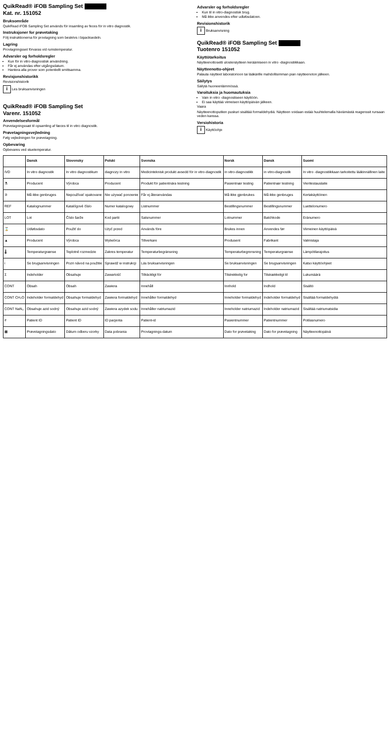QuikRead® iFOB Sampling Set
Kat. nr. 151052
Bruksområde
QuikRead iFOB Sampling Set används för insamling av feces för in vitro diagnostik.
Instruksjoner for prøvetaking
Följ instruktionerna för provtagning som beskrivs i bipacksedeln.
Lagring
Provtagningsset förvaras vid rumstemperatur.
Advarsler og forholdsregler
Kun för in vitro-diagnostisk användning.
Får ej användas efter utgångsdatum.
Hantera alla prover som potentiellt smittsamma.
Revisjonshistorikk
Revisionshistorik
i Les bruksanvisningen
QuikRead® iFOB Sampling Set
Varenr. 151052
Anvendelsesformål
Prøvetagningssæt til opsamling af fæces til in vitro diagnostik.
Prøvetagningsvejledning
Følg vejledningen for prøvetagning.
Opbevaring
Opbevares ved stuetemperatur.
Advarsler og forholdsregler
Kun til in vitro-diagnostisk brug.
Må ikke anvendes efter udløbsdatoen.
Revisionshistorik
i Bruksanvisning
QuikRead® iFOB Sampling Set
Tuotenro 151052
Käyttötarkoitus
Näytteenottosetti ulostenäytteen keräämiseen in vitro -diagnostiikkaan.
Näytteenotto-ohjeet
Palauta näytteet laboratorioon tai lääkärille mahdollisimman pian näytteenoton jälkeen.
Säilytys
Säilytä huoneenlämmössä.
Varoituksia ja huomautuksia
Vain in vitro -diagnostiseen käyttöön.
Ei saa käyttää viimeisen käyttöpäivän jälkeen.
Vaara
Näytteenottoputken puskuri sisältää formaldehydiä. Näytteen voidaan estää huuhtelemalla häviämästä reagenssit runsaan veden kanssa.
Versiohistoria
i Käyttöohje
| | Dansk | Slovensky | Polski | Svenska | Norsk | Dansk | Suomi |
| --- | --- | --- | --- | --- | --- | --- | --- |
| IVD | In vitro diagnostik | In vitro diagnostikum | diagnozy in vitro | Medicinteknisk produkt avsedd för in vitro-diagnostik | in vitro-diagnostikk | in vitro-diagnostik | In vitro -diagnostiikkaan tarkoitettu lääkinnällinen laite |
| ⚗ | Producent | Výrobca | Producent | Produkt för patientnära testning | Pasientnær testing | Patientnær testning | Vieritestauslaite |
| ② | Må ikke genbruges | Nepoužívať opakovane | Nie używać ponownie | Får ej återanvändas | Må ikke gjenbrukes | Må ikke genbruges | Kertakäyttöinen |
| REF | Katalognummer | Katalógové číslo | Numer katalogowy | Listnummer | Bestillingsnummer | Bestillingsnummer | Luettelonumero |
| LOT | Lot | Číslo šarže | Kod partii | Satsnummer | Lotnummer | Batchkode | Eränumero |
| ⌛ | Udløbsdato | Použiť do | Użyć przed | Används före | Brukes innen | Anvendes før | Viimeinen käyttöpäivä |
| ▲ | Producent | Výrobca | Wytwórca | Tillverkare | Produsent | Fabrikant | Valmistaja |
| 🌡 | Temperaturgrænse | Teplotné rozmedzie | Zakres temperatur | Temperaturbegränsning | Temperaturbegrensning | Temperaturgrænse | Lämpötilarajoitus |
| i | Se brugsanvisningen | Pozri návod na použitie | Sprawdź w instrukcji | Läs bruksanvisningen | Se bruksanvisningen | Se brugsanvisningen | Katso käyttöohjeet |
| Σ | Indeholder | Obsahuje | Zawartość | Tillräckligt för | Tilstrekkelig for | Tilstrækkeligt til | Lukumäärä |
| CONT | Obsah | Obsah | Zawiera | Innehåll | Innhold | Indhold | Sisältö |
| CONT CH₂O | Indeholder formaldehyd | Obsahuje formaldehyd | Zawiera formaldehyd | Innehåller formaldehyd | Inneholder formaldehyd | Indeholder formaldehyd | Sisältää formaldehydiä |
| CONT NaN₃ | Obsahuje azid sodný | Obsahuje azid sodný | Zawiera azydek sodu | Innehåller natriumazid | Inneholder natriumazid | Indeholder natriumazid | Sisältää natriumatsidia |
| # | Patient ID | Patient ID | ID pacjenta | Patient-id | Pasientnummer | Patientnummer | Potilasnumero |
| ▦ | Prøvetagningsdato | Dátum odberu vzorky | Data pobrania | Provtagnings-datum | Dato for prøvetaking | Dato for prøvetagning | Näytteenottopäivä |